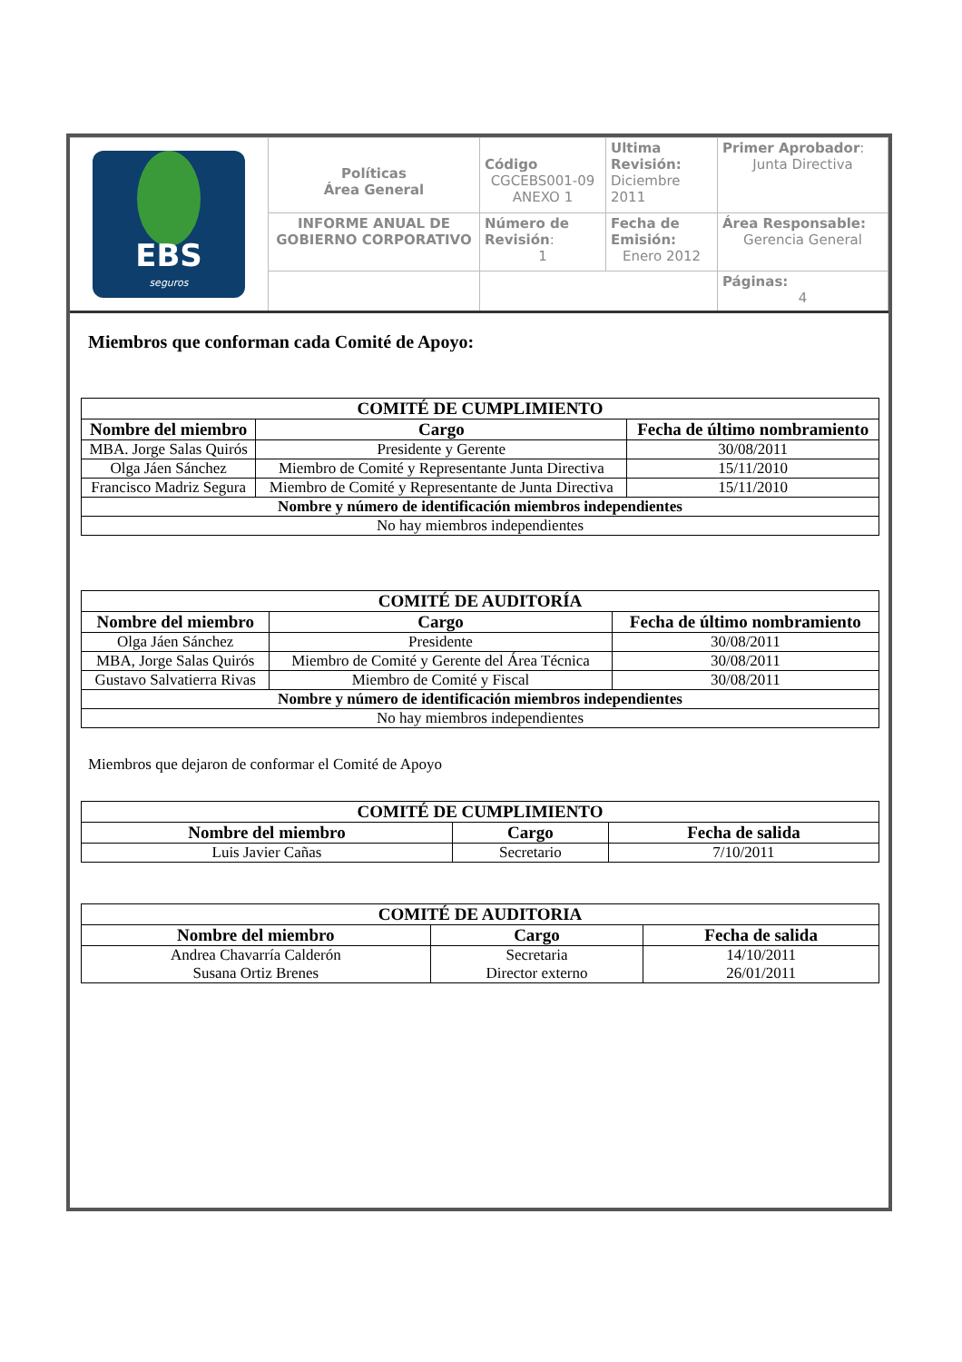| EBS seguros | Políticas Área General | Código CGCEBS001-09 ANEXO 1 | Ultima Revisión: Diciembre 2011 | Primer Aprobador : Junta Directiva |
| | INFORME ANUAL DE GOBIERNO CORPORATIVO | Número de Revisión : 1 | Fecha de Emisión: Enero 2012 | Área Responsable: Gerencia General |
| | | | | Páginas: 4 |
Miembros que conforman cada Comité de Apoyo:
| COMITÉ DE CUMPLIMIENTO | | |
| --- | --- | --- |
| Nombre del miembro | Cargo | Fecha de último nombramiento |
| MBA. Jorge Salas Quirós | Presidente y Gerente | 30/08/2011 |
| Olga Jáen Sánchez | Miembro de Comité y Representante Junta Directiva | 15/11/2010 |
| Francisco Madriz Segura | Miembro de Comité y Representante de Junta Directiva | 15/11/2010 |
| Nombre y número de identificación miembros independientes | | |
| No hay miembros independientes | | |
| COMITÉ DE AUDITORÍA | | |
| --- | --- | --- |
| Nombre del miembro | Cargo | Fecha de último nombramiento |
| Olga Jáen Sánchez | Presidente | 30/08/2011 |
| MBA, Jorge Salas Quirós | Miembro de Comité y Gerente del Área Técnica | 30/08/2011 |
| Gustavo Salvatierra Rivas | Miembro de Comité y Fiscal | 30/08/2011 |
| Nombre y número de identificación miembros independientes | | |
| No hay miembros independientes | | |
Miembros que dejaron de conformar el Comité de Apoyo
| COMITÉ DE CUMPLIMIENTO | | |
| --- | --- | --- |
| Nombre del miembro | Cargo | Fecha de salida |
| Luis Javier Cañas | Secretario | 7/10/2011 |
| COMITÉ DE AUDITORIA | | |
| --- | --- | --- |
| Nombre del miembro | Cargo | Fecha de salida |
| Andrea Chavarría Calderón Susana Ortiz Brenes | Secretaria Director externo | 14/10/2011 26/01/2011 |